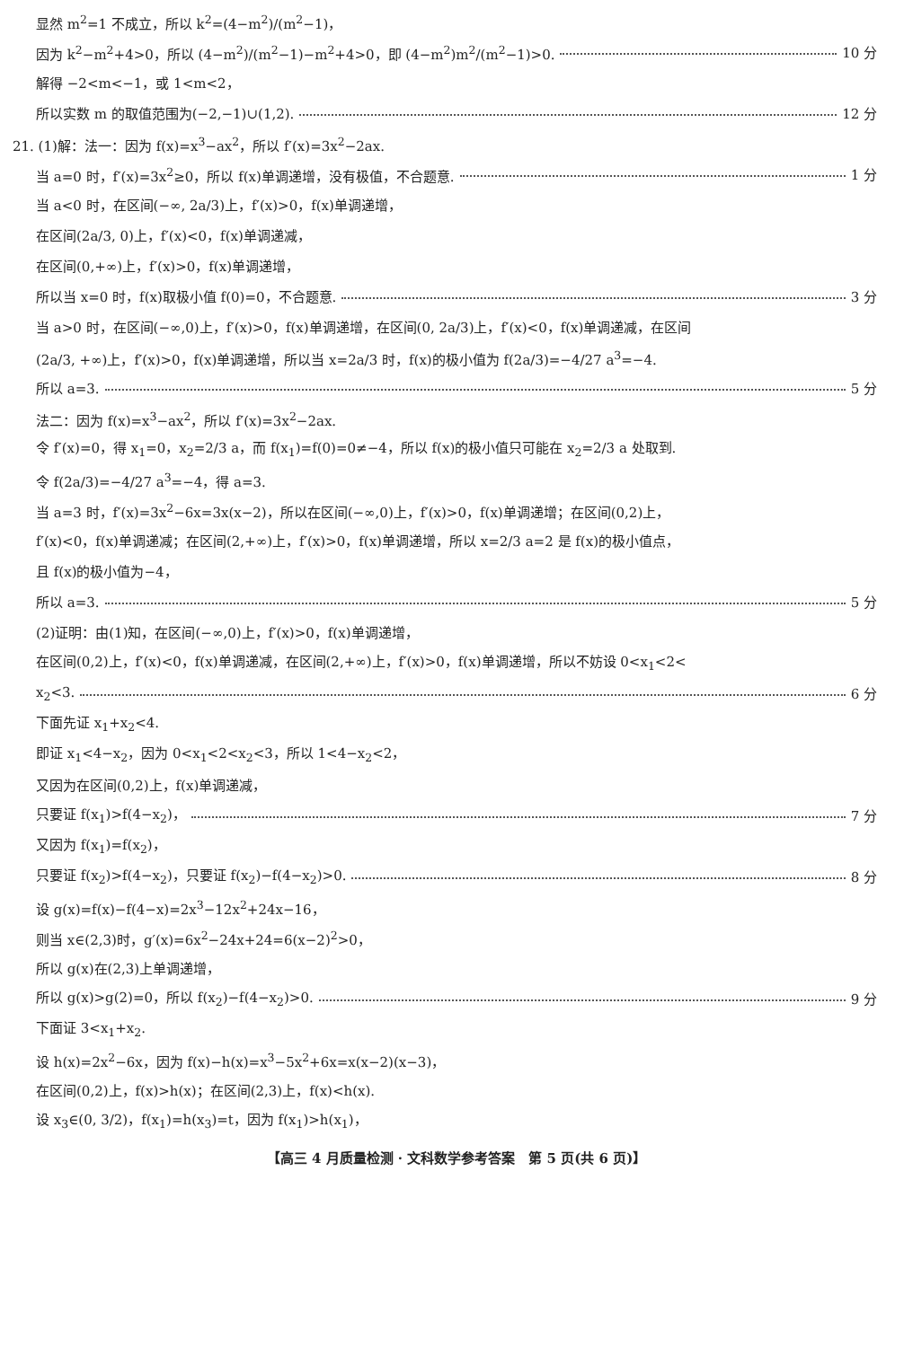显然 m<sup>2</sup>=1 不成立，所以 k<sup>2</sup>=(4−m<sup>2</sup>)/(m<sup>2</sup>−1)，
因为 k<sup>2</sup>−m<sup>2</sup>+4>0，所以 (4−m<sup>2</sup>)/(m<sup>2</sup>−1)−m<sup>2</sup>+4>0，即 (4−m<sup>2</sup>)m<sup>2</sup>/(m<sup>2</sup>−1)>0. 10 分
解得 −2<m<−1，或 1<m<2，
所以实数 m 的取值范围为(−2,−1)∪(1,2). 12 分
21. (1)解：法一：因为 f(x)=x<sup>3</sup>−ax<sup>2</sup>，所以 f′(x)=3x<sup>2</sup>−2ax.
当 a=0 时，f′(x)=3x<sup>2</sup>≥0，所以 f(x)单调递增，没有极值，不合题意. 1 分
当 a<0 时，在区间(−∞, 2a/3)上，f′(x)>0，f(x)单调递增，
在区间(2a/3, 0)上，f′(x)<0，f(x)单调递减，
在区间(0,+∞)上，f′(x)>0，f(x)单调递增，
所以当 x=0 时，f(x)取极小值 f(0)=0，不合题意. 3 分
当 a>0 时，在区间(−∞,0)上，f′(x)>0，f(x)单调递增，在区间(0, 2a/3)上，f′(x)<0，f(x)单调递减，在区间
(2a/3, +∞)上，f′(x)>0，f(x)单调递增，所以当 x=2a/3 时，f(x)的极小值为 f(2a/3)=−4/27 a<sup>3</sup>=−4.
所以 a=3. 5 分
法二：因为 f(x)=x<sup>3</sup>−ax<sup>2</sup>，所以 f′(x)=3x<sup>2</sup>−2ax.
令 f′(x)=0，得 x<sub>1</sub>=0，x<sub>2</sub>=2/3 a，而 f(x<sub>1</sub>)=f(0)=0≠−4，所以 f(x)的极小值只可能在 x<sub>2</sub>=2/3 a 处取到.
令 f(2a/3)=−4/27 a<sup>3</sup>=−4，得 a=3.
当 a=3 时，f′(x)=3x<sup>2</sup>−6x=3x(x−2)，所以在区间(−∞,0)上，f′(x)>0，f(x)单调递增；在区间(0,2)上，
f′(x)<0，f(x)单调递减；在区间(2,+∞)上，f′(x)>0，f(x)单调递增，所以 x=2/3 a=2 是 f(x)的极小值点，
且 f(x)的极小值为−4，
所以 a=3. 5 分
(2)证明：由(1)知，在区间(−∞,0)上，f′(x)>0，f(x)单调递增，
在区间(0,2)上，f′(x)<0，f(x)单调递减，在区间(2,+∞)上，f′(x)>0，f(x)单调递增，所以不妨设 0<x<sub>1</sub><2<
x<sub>2</sub><3. 6 分
下面先证 x<sub>1</sub>+x<sub>2</sub><4.
即证 x<sub>1</sub><4−x<sub>2</sub>，因为 0<x<sub>1</sub><2<x<sub>2</sub><3，所以 1<4−x<sub>2</sub><2，
又因为在区间(0,2)上，f(x)单调递减，
只要证 f(x<sub>1</sub>)>f(4−x<sub>2</sub>)， 7 分
又因为 f(x<sub>1</sub>)=f(x<sub>2</sub>)，
只要证 f(x<sub>2</sub>)>f(4−x<sub>2</sub>)，只要证 f(x<sub>2</sub>)−f(4−x<sub>2</sub>)>0. 8 分
设 g(x)=f(x)−f(4−x)=2x<sup>3</sup>−12x<sup>2</sup>+24x−16，
则当 x∈(2,3)时，g′(x)=6x<sup>2</sup>−24x+24=6(x−2)<sup>2</sup>>0，
所以 g(x)在(2,3)上单调递增，
所以 g(x)>g(2)=0，所以 f(x<sub>2</sub>)−f(4−x<sub>2</sub>)>0. 9 分
下面证 3<x<sub>1</sub>+x<sub>2</sub>.
设 h(x)=2x<sup>2</sup>−6x，因为 f(x)−h(x)=x<sup>3</sup>−5x<sup>2</sup>+6x=x(x−2)(x−3)，
在区间(0,2)上，f(x)>h(x)；在区间(2,3)上，f(x)<h(x).
设 x<sub>3</sub>∈(0, 3/2)，f(x<sub>1</sub>)=h(x<sub>3</sub>)=t，因为 f(x<sub>1</sub>)>h(x<sub>1</sub>)，
【高三 4 月质量检测 · 文科数学参考答案　第 5 页(共 6 页)】